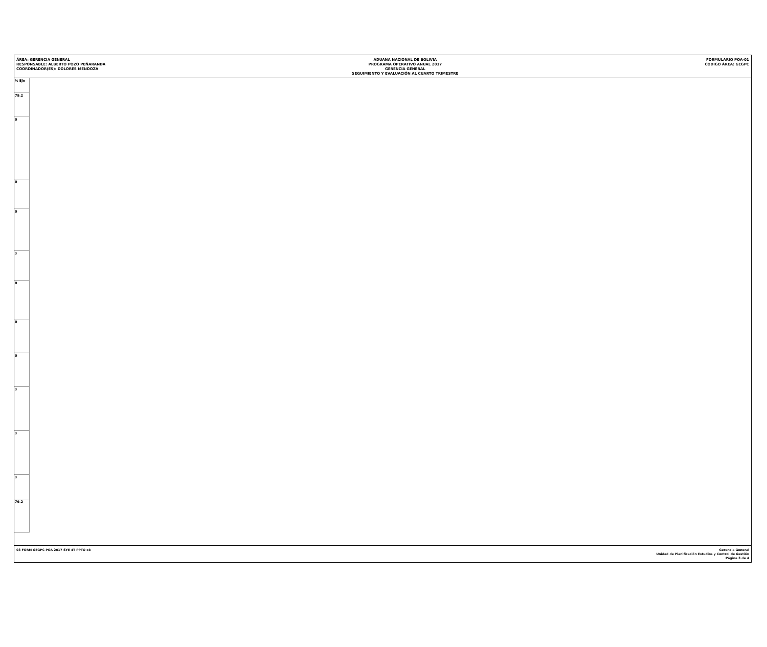ÁREA: GERENCIA GENERAL
RESPONSABLE: ALBERTO POZO PEÑARANDA
COORDINADOR(ES): DOLORES MENDOZA
ADUANA NACIONAL DE BOLIVIA
PROGRAMA OPERATIVO ANUAL 2017
GERENCIA GENERAL
SEGUIMIENTO Y EVALUACIÓN AL CUARTO TRIMESTRE
FORMULARIO POA-01
CÓDIGO ÁREA: GEGPC
| % Eje |
| 79.2 |
| 0 |
| 0 |
| 0 |
| 0 |
| 0 |
| 0 |
| 0 |
| 0 |
| 0 |
| 0 |
| 79.2 |
03 FORM GEGPC POA 2017 SYE 4T PPTO ok
Gerencia General
Unidad de Planificación Estudios y Control de Gestión
Página 3 de 4